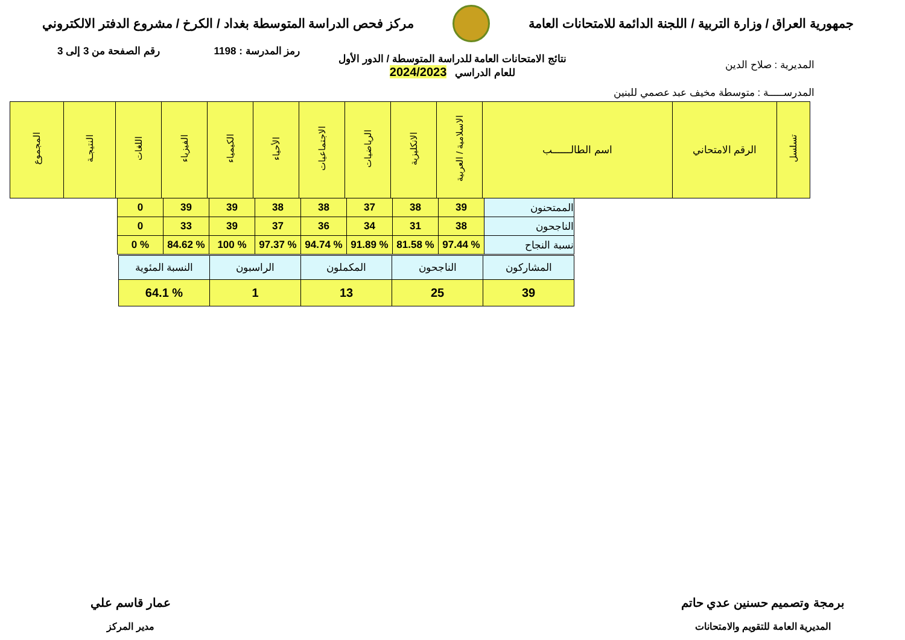جمهورية العراق / وزارة التربية / اللجنة الدائمة للامتحانات العامة
مركز فحص الدراسة المتوسطة بغداد / الكرخ / مشروع الدفتر الالكتروني
رمز المدرسة : 1198 رقم الصفحة من 3 إلى 3
نتائج الامتحانات العامة للدراسة المتوسطة / الدور الأول
للعام الدراسي 2024/2023
المديرية : صلاح الدين
المدرســـــة : متوسطة مخيف عبد عصمي للبنين
| تسلسل | الرقم الامتحاني | اسم الطالــــــب | الاسلامية / العربية | الانكليزية | الرياضيات | الاجتماعيات | الأحياء | الكيمياء | الفيزياء | اللغات | النتيجـة | المجموع |
| --- | --- | --- | --- | --- | --- | --- | --- | --- | --- | --- | --- | --- |
| الممتحنون | 39 | 38 | 37 | 38 | 38 | 39 | 39 | 0 |
| الناجحون | 38 | 31 | 34 | 36 | 37 | 39 | 33 | 0 |
| نسبة النجاح | % 97.44 | % 81.58 | % 91.89 | % 94.74 | % 97.37 | % 100 | % 84.62 | % 0 |
| المشاركون | الناجحون | المكملون | الراسبون | النسبة المئوية |
| 39 | 25 | 13 | 1 | % 64.1 |
برمجة وتصميم حسنين عدي حاتم
المديرية العامة للتقويم والامتحانات
عمار قاسم علي
مدير المركز